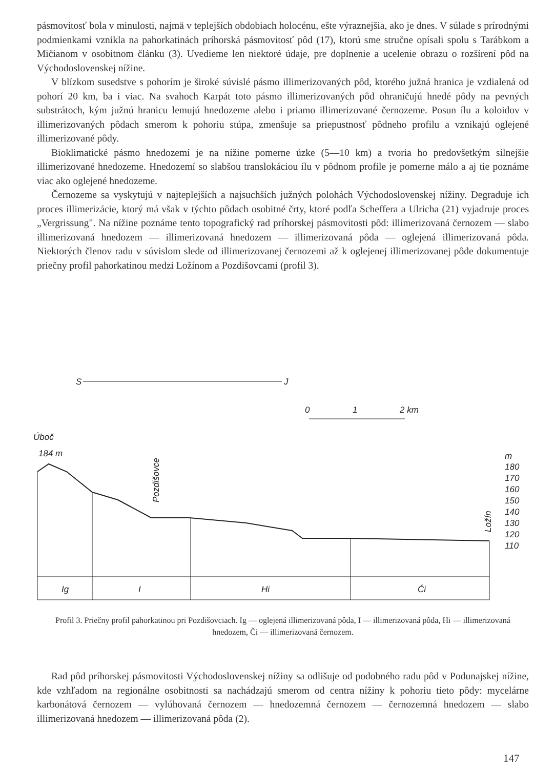pásmovitosť bola v minulosti, najmä v teplejších obdobiach holocénu, ešte výraznejšia, ako je dnes. V súlade s prírodnými podmienkami vznikla na pahorkatinách príhorská pásmovitosť pôd (17), ktorú sme stručne opísali spolu s Tarábkom a Mičianom v osobitnom článku (3). Uvedieme len niektoré údaje, pre doplnenie a ucelenie obrazu o rozšírení pôd na Východoslovenskej nížine.
V blízkom susedstve s pohorím je široké súvislé pásmo illimerizovaných pôd, ktorého južná hranica je vzdialená od pohorí 20 km, ba i viac. Na svahoch Karpát toto pásmo illimerizovaných pôd ohraničujú hnedé pôdy na pevných substrátoch, kým južnú hranicu lemujú hnedozeme alebo i priamo illimerizované černozeme. Posun ílu a koloidov v illimerizovaných pôdach smerom k pohoriu stúpa, zmenšuje sa priepustnosť pôdneho profilu a vznikajú oglejené illimerizované pôdy.
Bioklimatické pásmo hnedozemí je na nížine pomerne úzke (5—10 km) a tvoria ho predovšetkým silnejšie illimerizované hnedozeme. Hnedozemí so slabšou translokáciou ílu v pôdnom profile je pomerne málo a aj tie poznáme viac ako oglejené hnedozeme.
Černozeme sa vyskytujú v najteplejších a najsuchších južných polohách Východoslovenskej nížiny. Degraduje ich proces illimerizácie, ktorý má však v týchto pôdach osobitné črty, ktoré podľa Scheffera a Ulricha (21) vyjadruje proces „Vergrissung". Na nížine poznáme tento topografický rad príhorskej pásmovitosti pôd: illimerizovaná černozem — slabo illimerizovaná hnedozem — illimerizovaná hnedozem — illimerizovaná pôda — oglejená illimerizovaná pôda. Niektorých členov radu v súvislom slede od illimerizovanej černozemi až k oglejenej illimerizovanej pôde dokumentuje priečny profil pahorkatinou medzi Ložínom a Pozdišovcami (profil 3).
S
J
0
1
2 km
Úboč
184 m
Pozdišovce
Ložín
m
180
170
160
150
140
130
120
110
Ig
I
Hi
Či
Profil 3. Priečny profil pahorkatinou pri Pozdišovciach. Ig — oglejená illimerizovaná pôda, I — illimerizovaná pôda, Hi — illimerizovaná hnedozem, Či — illimerizovaná černozem.
Rad pôd príhorskej pásmovitosti Východoslovenskej nížiny sa odlišuje od podobného radu pôd v Podunajskej nížine, kde vzhľadom na regionálne osobitnosti sa nachádzajú smerom od centra nížiny k pohoriu tieto pôdy: mycelárne karbonátová černozem — vylúhovaná černozem — hnedozemná černozem — černozemná hnedozem — slabo illimerizovaná hnedozem — illimerizovaná pôda (2).
147